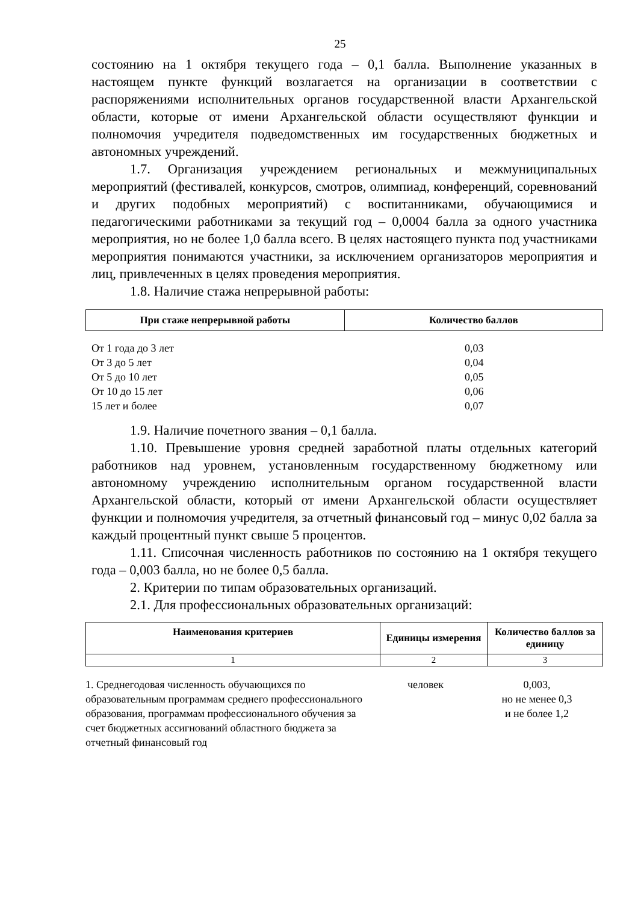25
состоянию на 1 октября текущего года – 0,1 балла. Выполнение указанных в настоящем пункте функций возлагается на организации в соответствии с распоряжениями исполнительных органов государственной власти Архангельской области, которые от имени Архангельской области осуществляют функции и полномочия учредителя подведомственных им государственных бюджетных и автономных учреждений.
1.7. Организация учреждением региональных и межмуниципальных мероприятий (фестивалей, конкурсов, смотров, олимпиад, конференций, соревнований и других подобных мероприятий) с воспитанниками, обучающимися и педагогическими работниками за текущий год – 0,0004 балла за одного участника мероприятия, но не более 1,0 балла всего. В целях настоящего пункта под участниками мероприятия понимаются участники, за исключением организаторов мероприятия и лиц, привлеченных в целях проведения мероприятия.
1.8. Наличие стажа непрерывной работы:
| При стаже непрерывной работы | Количество баллов |
| --- | --- |
| От 1 года до 3 лет | 0,03 |
| От 3 до 5 лет | 0,04 |
| От 5 до 10 лет | 0,05 |
| От 10 до 15 лет | 0,06 |
| 15 лет и более | 0,07 |
1.9. Наличие почетного звания – 0,1 балла.
1.10. Превышение уровня средней заработной платы отдельных категорий работников над уровнем, установленным государственному бюджетному или автономному учреждению исполнительным органом государственной власти Архангельской области, который от имени Архангельской области осуществляет функции и полномочия учредителя, за отчетный финансовый год – минус 0,02 балла за каждый процентный пункт свыше 5 процентов.
1.11. Списочная численность работников по состоянию на 1 октября текущего года – 0,003 балла, но не более 0,5 балла.
2. Критерии по типам образовательных организаций.
2.1. Для профессиональных образовательных организаций:
| Наименования критериев | Единицы измерения | Количество баллов за единицу |
| --- | --- | --- |
| 1 | 2 | 3 |
| 1. Среднегодовая численность обучающихся по образовательным программам среднего профессионального образования, программам профессионального обучения за счет бюджетных ассигнований областного бюджета за отчетный финансовый год | человек | 0,003, но не менее 0,3 и не более 1,2 |